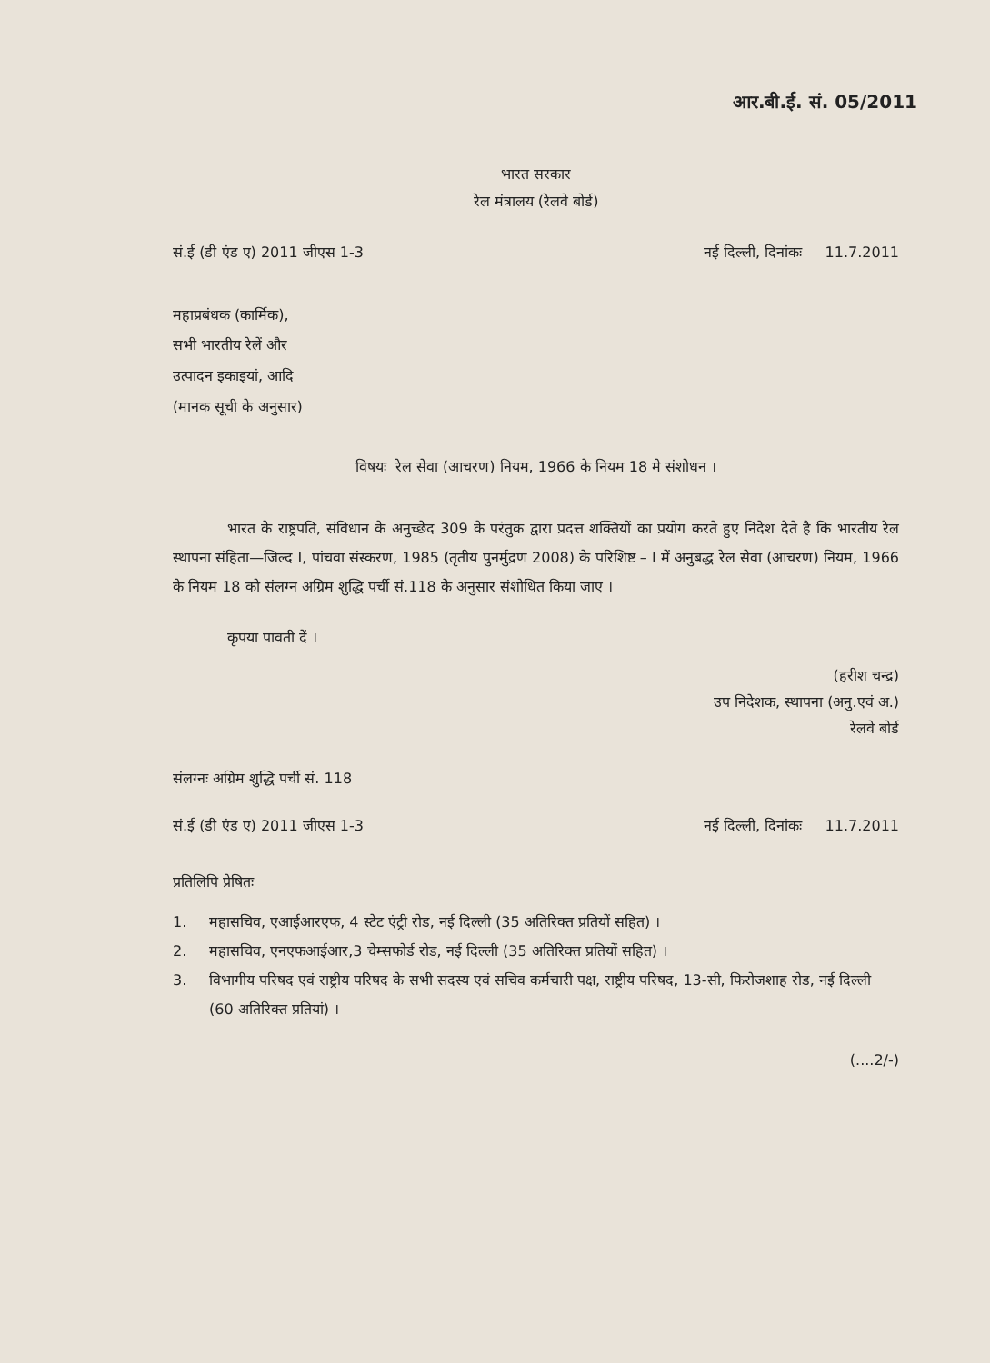आर.बी.ई. सं. 05/2011
भारत सरकार
रेल मंत्रालय (रेलवे बोर्ड)
सं.ई (डी एंड ए) 2011 जीएस 1-3 नई दिल्ली, दिनांकः 11.7.2011
महाप्रबंधक (कार्मिक),
सभी भारतीय रेलें और
उत्पादन इकाइयां, आदि
(मानक सूची के अनुसार)
विषयः रेल सेवा (आचरण) नियम, 1966 के नियम 18 मे संशोधन ।
भारत के राष्ट्रपति, संविधान के अनुच्छेद 309 के परंतुक द्वारा प्रदत्त शक्तियों का प्रयोग करते हुए निदेश देते है कि भारतीय रेल स्थापना संहिता—जिल्द I, पांचवा संस्करण, 1985 (तृतीय पुनर्मुद्रण 2008) के परिशिष्ट – I में अनुबद्ध रेल सेवा (आचरण) नियम, 1966 के नियम 18 को संलग्न अग्रिम शुद्धि पर्ची सं.118 के अनुसार संशोधित किया जाए ।
कृपया पावती दें ।
(हरीश चन्द्र)
उप निदेशक, स्थापना (अनु.एवं अ.)
रेलवे बोर्ड
संलग्नः अग्रिम शुद्धि पर्ची सं. 118
सं.ई (डी एंड ए) 2011 जीएस 1-3 नई दिल्ली, दिनांकः 11.7.2011
प्रतिलिपि प्रेषितः
1. महासचिव, एआईआरएफ, 4 स्टेट एंट्री रोड, नई दिल्ली (35 अतिरिक्त प्रतियों सहित) ।
2. महासचिव, एनएफआईआर,3 चेम्सफोर्ड रोड, नई दिल्ली (35 अतिरिक्त प्रतियों सहित) ।
3. विभागीय परिषद एवं राष्ट्रीय परिषद के सभी सदस्य एवं सचिव कर्मचारी पक्ष, राष्ट्रीय परिषद, 13-सी, फिरोजशाह रोड, नई दिल्ली (60 अतिरिक्त प्रतियां) ।
(....2/-)